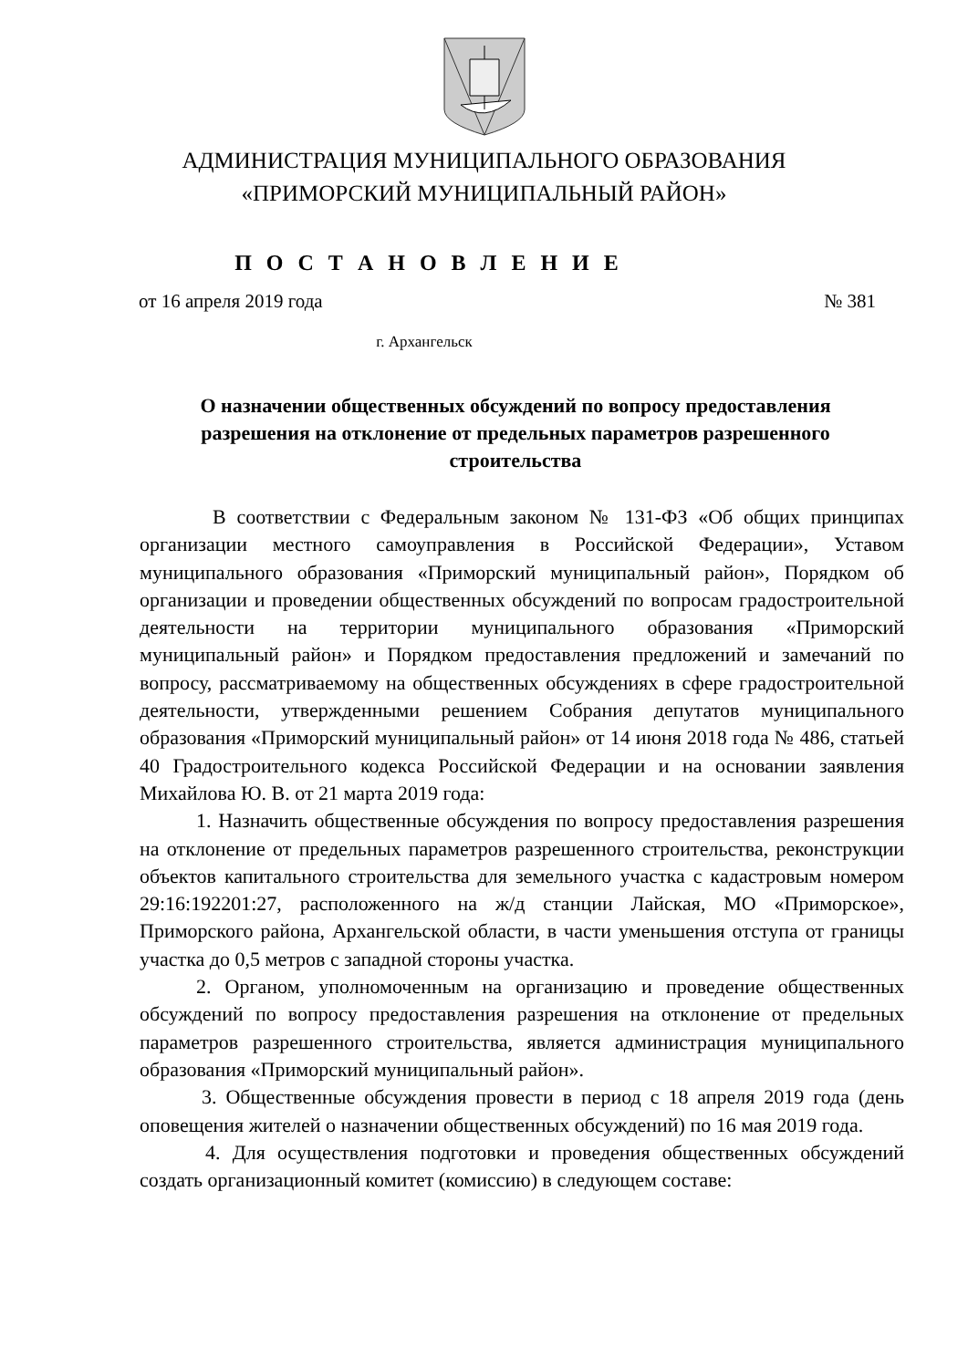АДМИНИСТРАЦИЯ МУНИЦИПАЛЬНОГО ОБРАЗОВАНИЯ
«ПРИМОРСКИЙ МУНИЦИПАЛЬНЫЙ РАЙОН»
П О С Т А Н О В Л Е Н И Е
от 16 апреля 2019 года № 381
г. Архангельск
О назначении общественных обсуждений по вопросу предоставления разрешения на отклонение от предельных параметров разрешенного строительства
В соответствии с Федеральным законом № 131-ФЗ «Об общих принципах организации местного самоуправления в Российской Федерации», Уставом муниципального образования «Приморский муниципальный район», Порядком об организации и проведении общественных обсуждений по вопросам градостроительной деятельности на территории муниципального образования «Приморский муниципальный район» и Порядком предоставления предложений и замечаний по вопросу, рассматриваемому на общественных обсуждениях в сфере градостроительной деятельности, утвержденными решением Собрания депутатов муниципального образования «Приморский муниципальный район» от 14 июня 2018 года № 486, статьей 40 Градостроительного кодекса Российской Федерации и на основании заявления Михайлова Ю. В. от 21 марта 2019 года:
1. Назначить общественные обсуждения по вопросу предоставления разрешения на отклонение от предельных параметров разрешенного строительства, реконструкции объектов капитального строительства для земельного участка с кадастровым номером 29:16:192201:27, расположенного на ж/д станции Лайская, МО «Приморское», Приморского района, Архангельской области, в части уменьшения отступа от границы участка до 0,5 метров с западной стороны участка.
2. Органом, уполномоченным на организацию и проведение общественных обсуждений по вопросу предоставления разрешения на отклонение от предельных параметров разрешенного строительства, является администрация муниципального образования «Приморский муниципальный район».
3. Общественные обсуждения провести в период с 18 апреля 2019 года (день оповещения жителей о назначении общественных обсуждений) по 16 мая 2019 года.
4. Для осуществления подготовки и проведения общественных обсуждений создать организационный комитет (комиссию) в следующем составе: